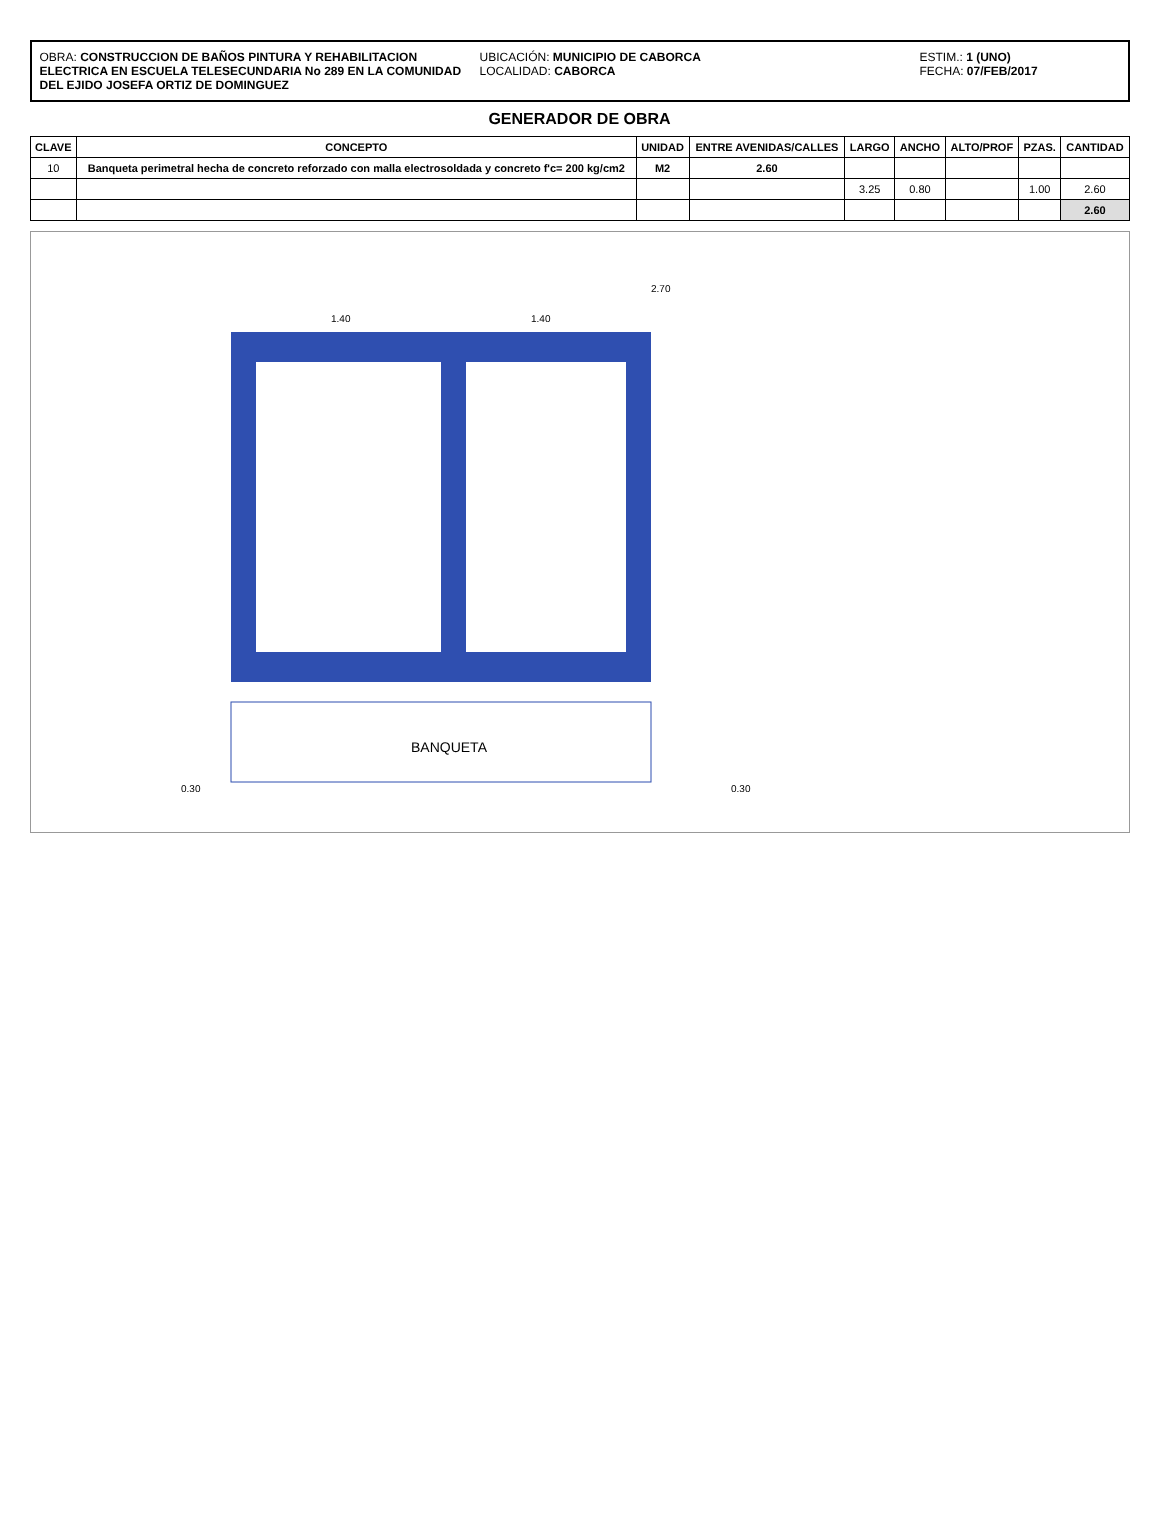OBRA: CONSTRUCCION DE BAÑOS PINTURA Y REHABILITACION ELECTRICA EN ESCUELA TELESECUNDARIA No 289 EN LA COMUNIDAD DEL EJIDO JOSEFA ORTIZ DE DOMINGUEZ
UBICACIÓN: MUNICIPIO DE CABORCA
LOCALIDAD: CABORCA
ESTIM.: 1 (UNO)
FECHA: 07/FEB/2017
GENERADOR DE OBRA
| CLAVE | CONCEPTO | UNIDAD | ENTRE AVENIDAS/CALLES | LARGO | ANCHO | ALTO/PROF | PZAS. | CANTIDAD |
| --- | --- | --- | --- | --- | --- | --- | --- | --- |
| 10 | Banqueta perimetral hecha de concreto reforzado con malla electrosoldada y concreto f'c= 200 kg/cm2 | M2 | 2.60 | | | | | |
| | | | | 3.25 | 0.80 | | 1.00 | 2.60 |
| | | | | | | | | 2.60 |
BANQUETA
1.40
1.40
2.70
0.30
0.30